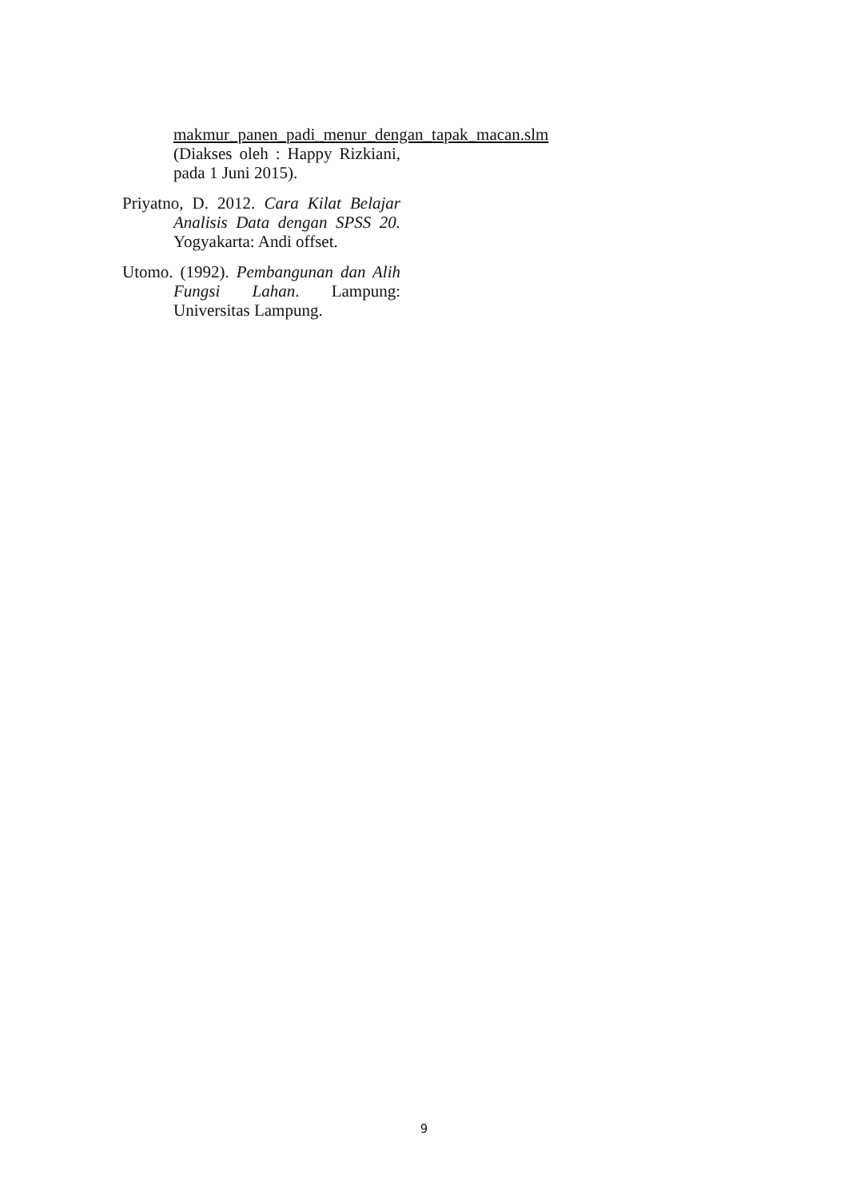makmur_panen_padi_menur_dengan_tapak_macan.slm (Diakses oleh : Happy Rizkiani, pada 1 Juni 2015).
Priyatno, D. 2012. Cara Kilat Belajar Analisis Data dengan SPSS 20. Yogyakarta: Andi offset.
Utomo. (1992). Pembangunan dan Alih Fungsi Lahan. Lampung: Universitas Lampung.
9